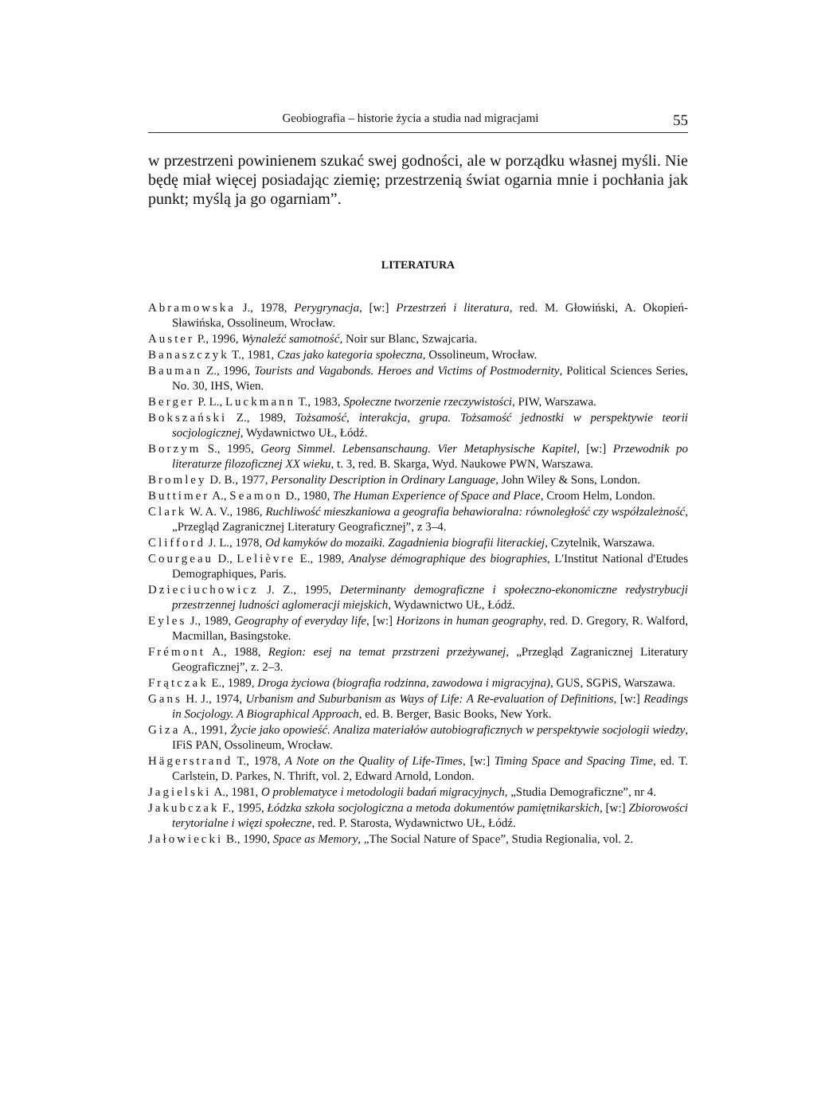Geobiografia – historie życia a studia nad migracjami 55
w przestrzeni powinienem szukać swej godności, ale w porządku własnej myśli. Nie będę miał więcej posiadając ziemię; przestrzenią świat ogarnia mnie i pochłania jak punkt; myślą ja go ogarniam”.
LITERATURA
Abramowska J., 1978, Perygrynacja, [w:] Przestrzeń i literatura, red. M. Głowiński, A. Okopień-Sławińska, Ossolineum, Wrocław.
Auster P., 1996, Wynaleźć samotność, Noir sur Blanc, Szwajcaria.
Banaszczyk T., 1981, Czas jako kategoria społeczna, Ossolineum, Wrocław.
Bauman Z., 1996, Tourists and Vagabonds. Heroes and Victims of Postmodernity, Political Sciences Series, No. 30, IHS, Wien.
Berger P. L., Luckmann T., 1983, Społeczne tworzenie rzeczywistości, PIW, Warszawa.
Bokszański Z., 1989, Tożsamość, interakcja, grupa. Tożsamość jednostki w perspektywie teorii socjologicznej, Wydawnictwo UŁ, Łódź.
Borzym S., 1995, Georg Simmel. Lebensanschaung. Vier Metaphysische Kapitel, [w:] Przewodnik po literaturze filozoficznej XX wieku, t. 3, red. B. Skarga, Wyd. Naukowe PWN, Warszawa.
Bromley D. B., 1977, Personality Description in Ordinary Language, John Wiley & Sons, London.
Buttimer A., Seamon D., 1980, The Human Experience of Space and Place, Croom Helm, London.
Clark W. A. V., 1986, Ruchliwość mieszkaniowa a geografia behawioralna: równoległość czy współzależność, „Przegląd Zagranicznej Literatury Geograficznej”, z 3–4.
Clifford J. L., 1978, Od kamyków do mozaiki. Zagadnienia biografii literackiej, Czytelnik, Warszawa.
Courgeau D., Lelièvre E., 1989, Analyse démographique des biographies, L'Institut National d'Etudes Demographiques, Paris.
Dzieciuchowicz J. Z., 1995, Determinanty demograficzne i społeczno-ekonomiczne redystrybucji przestrzennej ludności aglomeracji miejskich, Wydawnictwo UŁ, Łódź.
Eyles J., 1989, Geography of everyday life, [w:] Horizons in human geography, red. D. Gregory, R. Walford, Macmillan, Basingstoke.
Frémont A., 1988, Region: esej na temat przstrzeni przeżywanej, „Przegląd Zagranicznej Literatury Geograficznej”, z. 2–3.
Frątczak E., 1989, Droga życiowa (biografia rodzinna, zawodowa i migracyjna), GUS, SGPiS, Warszawa.
Gans H. J., 1974, Urbanism and Suburbanism as Ways of Life: A Re-evaluation of Definitions, [w:] Readings in Socjology. A Biographical Approach, ed. B. Berger, Basic Books, New York.
Giza A., 1991, Życie jako opowieść. Analiza materiałów autobiograficznych w perspektywie socjologii wiedzy, IFiS PAN, Ossolineum, Wrocław.
Hägerstrand T., 1978, A Note on the Quality of Life-Times, [w:] Timing Space and Spacing Time, ed. T. Carlstein, D. Parkes, N. Thrift, vol. 2, Edward Arnold, London.
Jagielski A., 1981, O problematyce i metodologii badań migracyjnych, „Studia Demograficzne”, nr 4.
Jakubczak F., 1995, Łódzka szkoła socjologiczna a metoda dokumentów pamiętnikarskich, [w:] Zbiorowości terytorialne i więzi społeczne, red. P. Starosta, Wydawnictwo UŁ, Łódź.
Jałowiecki B., 1990, Space as Memory, „The Social Nature of Space”, Studia Regionalia, vol. 2.